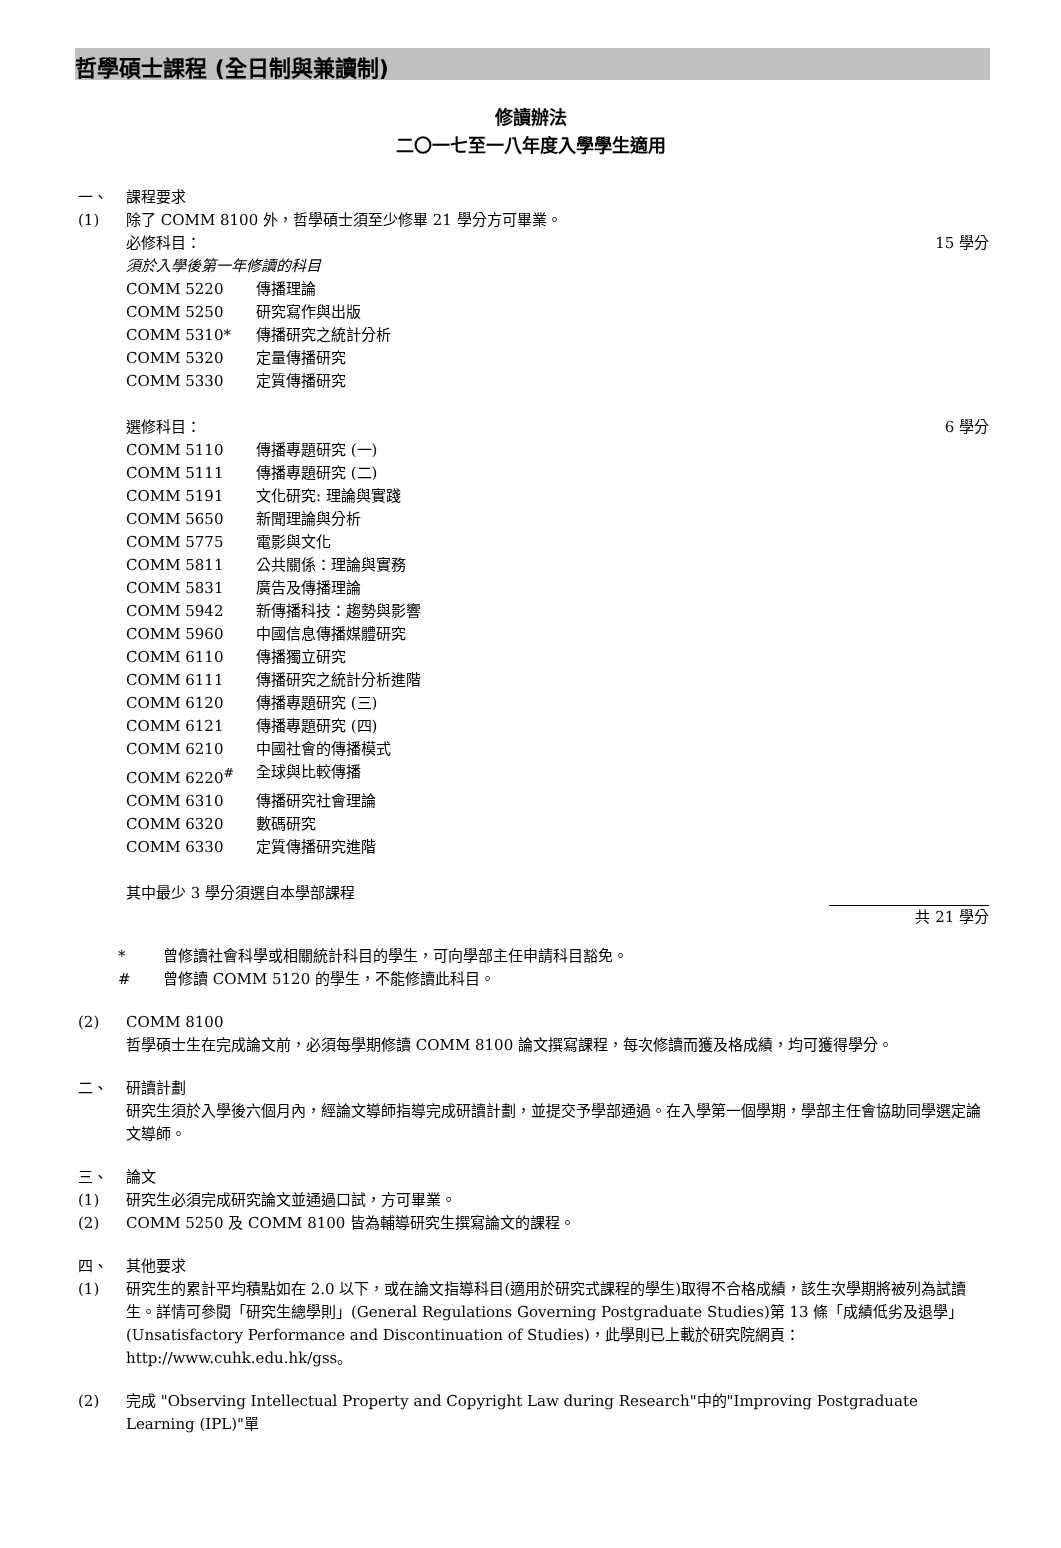哲學碩士課程 (全日制與兼讀制)
修讀辦法
二〇一七至一八年度入學學生適用
一、 課程要求
(1) 除了 COMM 8100 外，哲學碩士須至少修畢 21 學分方可畢業。
必修科目： 15 學分
須於入學後第一年修讀的科目
COMM 5220 傳播理論
COMM 5250 研究寫作與出版
COMM 5310* 傳播研究之統計分析
COMM 5320 定量傳播研究
COMM 5330 定質傳播研究
選修科目： 6 學分
COMM 5110 傳播專題研究 (一)
COMM 5111 傳播專題研究 (二)
COMM 5191 文化研究: 理論與實踐
COMM 5650 新聞理論與分析
COMM 5775 電影與文化
COMM 5811 公共關係：理論與實務
COMM 5831 廣告及傳播理論
COMM 5942 新傳播科技：趨勢與影響
COMM 5960 中國信息傳播媒體研究
COMM 6110 傳播獨立研究
COMM 6111 傳播研究之統計分析進階
COMM 6120 傳播專題研究 (三)
COMM 6121 傳播專題研究 (四)
COMM 6210 中國社會的傳播模式
COMM 6220<sup>#</sup> 全球與比較傳播
COMM 6310 傳播研究社會理論
COMM 6320 數碼研究
COMM 6330 定質傳播研究進階
其中最少 3 學分須選自本學部課程
共 21 學分
* 曾修讀社會科學或相關統計科目的學生，可向學部主任申請科目豁免。
# 曾修讀 COMM 5120 的學生，不能修讀此科目。
(2) COMM 8100
哲學碩士生在完成論文前，必須每學期修讀 COMM 8100 論文撰寫課程，每次修讀而獲及格成績，均可獲得學分。
二、 研讀計劃
研究生須於入學後六個月內，經論文導師指導完成研讀計劃，並提交予學部通過。在入學第一個學期，學部主任會協助同學選定論文導師。
三、 論文
(1) 研究生必須完成研究論文並通過口試，方可畢業。
(2) COMM 5250 及 COMM 8100 皆為輔導研究生撰寫論文的課程。
四、 其他要求
(1) 研究生的累計平均積點如在 2.0 以下，或在論文指導科目(適用於研究式課程的學生)取得不合格成績，該生次學期將被列為試讀生。詳情可參閱「研究生總學則」(General Regulations Governing Postgraduate Studies)第 13 條「成績低劣及退學」(Unsatisfactory Performance and Discontinuation of Studies)，此學則已上載於研究院網頁：http://www.cuhk.edu.hk/gss。
(2) 完成 "Observing Intellectual Property and Copyright Law during Research"中的"Improving Postgraduate Learning (IPL)"單